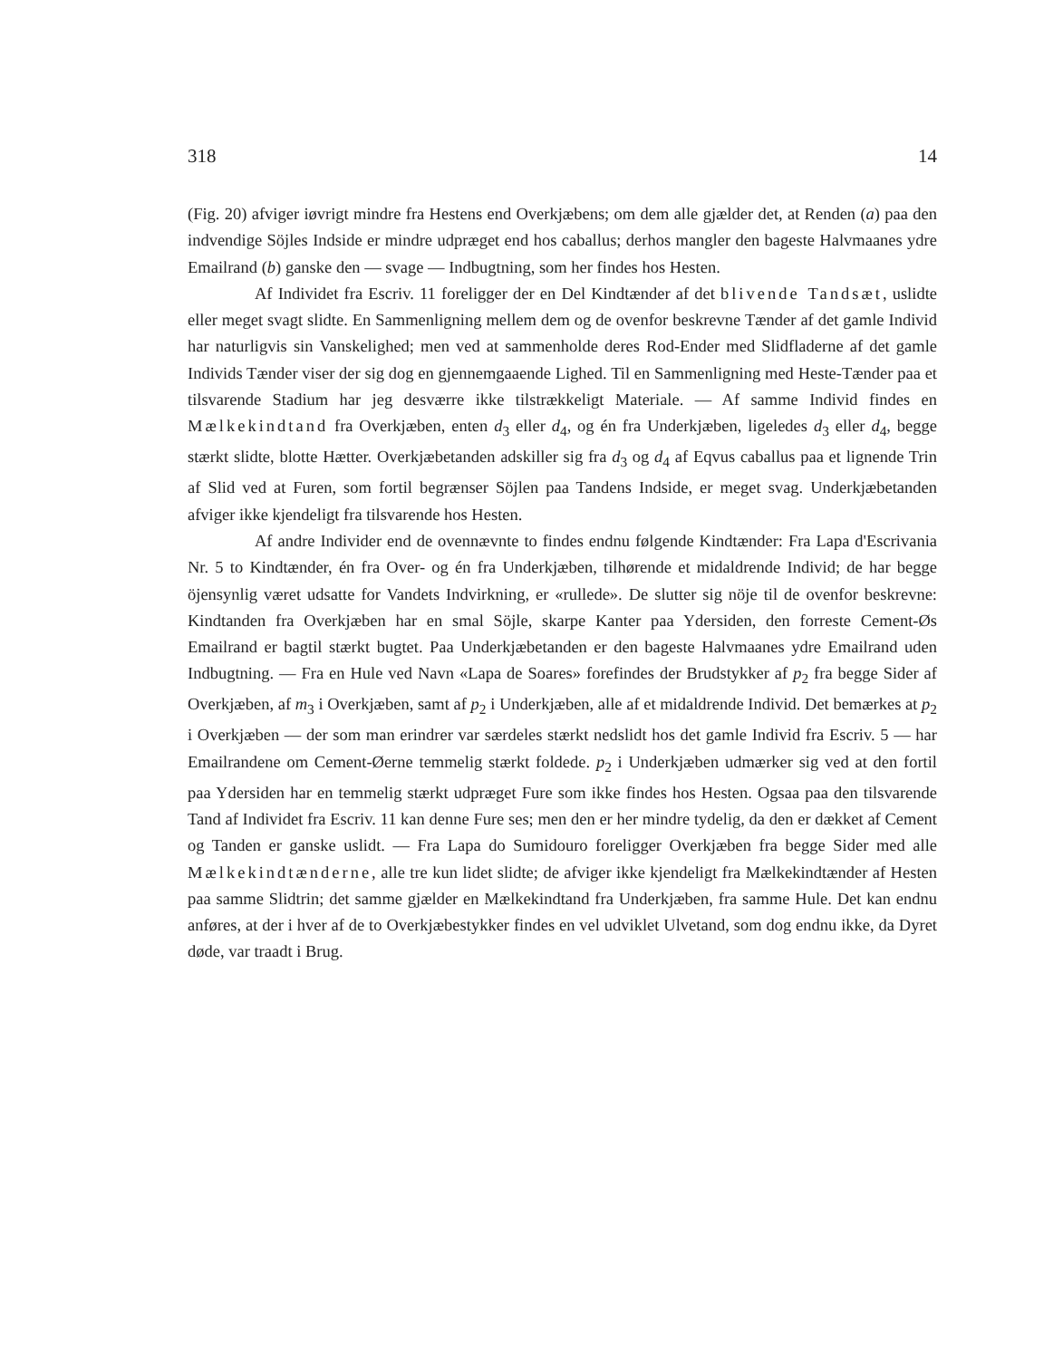318 14
(Fig. 20) afviger iøvrigt mindre fra Hestens end Overkjæbens; om dem alle gjælder det, at Renden (a) paa den indvendige Söjles Indside er mindre udpræget end hos caballus; derhos mangler den bageste Halvmaanes ydre Emailrand (b) ganske den — svage — Indbugtning, som her findes hos Hesten.
Af Individet fra Escriv. 11 foreligger der en Del Kindtænder af det blivende Tandsæt, uslidte eller meget svagt slidte. En Sammenligning mellem dem og de ovenfor beskrevne Tænder af det gamle Individ har naturligvis sin Vanskelighed; men ved at sammenholde deres Rod-Ender med Slidfladerne af det gamle Individs Tænder viser der sig dog en gjennemgaaende Lighed. Til en Sammenligning med Heste-Tænder paa et tilsvarende Stadium har jeg desværre ikke tilstrækkeligt Materiale. — Af samme Individ findes en Mælkekindtand fra Overkjæben, enten d<sub>3</sub> eller d<sub>4</sub>, og én fra Underkjæben, ligeledes d<sub>3</sub> eller d<sub>4</sub>, begge stærkt slidte, blotte Hætter. Overkjæbetanden adskiller sig fra d<sub>3</sub> og d<sub>4</sub> af Eqvus caballus paa et lignende Trin af Slid ved at Furen, som fortil begrænser Söjlen paa Tandens Indside, er meget svag. Underkjæbetanden afviger ikke kjendeligt fra tilsvarende hos Hesten.
Af andre Individer end de ovennævnte to findes endnu følgende Kindtænder: Fra Lapa d'Escrivania Nr. 5 to Kindtænder, én fra Over- og én fra Underkjæben, tilhørende et midaldrende Individ; de har begge öjensynlig været udsatte for Vandets Indvirkning, er «rullede». De slutter sig nöje til de ovenfor beskrevne: Kindtanden fra Overkjæben har en smal Söjle, skarpe Kanter paa Ydersiden, den forreste Cement-Øs Emailrand er bagtil stærkt bugtet. Paa Underkjæbetanden er den bageste Halvmaanes ydre Emailrand uden Indbugtning. — Fra en Hule ved Navn «Lapa de Soares» forefindes der Brudstykker af p<sub>2</sub> fra begge Sider af Overkjæben, af m<sub>3</sub> i Overkjæben, samt af p<sub>2</sub> i Underkjæben, alle af et midaldrende Individ. Det bemærkes at p<sub>2</sub> i Overkjæben — der som man erindrer var særdeles stærkt nedslidt hos det gamle Individ fra Escriv. 5 — har Emailrandene om Cement-Øerne temmelig stærkt foldede. p<sub>2</sub> i Underkjæben udmærker sig ved at den fortil paa Ydersiden har en temmelig stærkt udpræget Fure som ikke findes hos Hesten. Ogsaa paa den tilsvarende Tand af Individet fra Escriv. 11 kan denne Fure ses; men den er her mindre tydelig, da den er dækket af Cement og Tanden er ganske uslidt. — Fra Lapa do Sumidouro foreligger Overkjæben fra begge Sider med alle Mælkekindtænderne, alle tre kun lidet slidte; de afviger ikke kjendeligt fra Mælkekindtænder af Hesten paa samme Slidtrin; det samme gjælder en Mælkekindtand fra Underkjæben, fra samme Hule. Det kan endnu anføres, at der i hver af de to Overkjæbestykker findes en vel udviklet Ulvetand, som dog endnu ikke, da Dyret døde, var traadt i Brug.